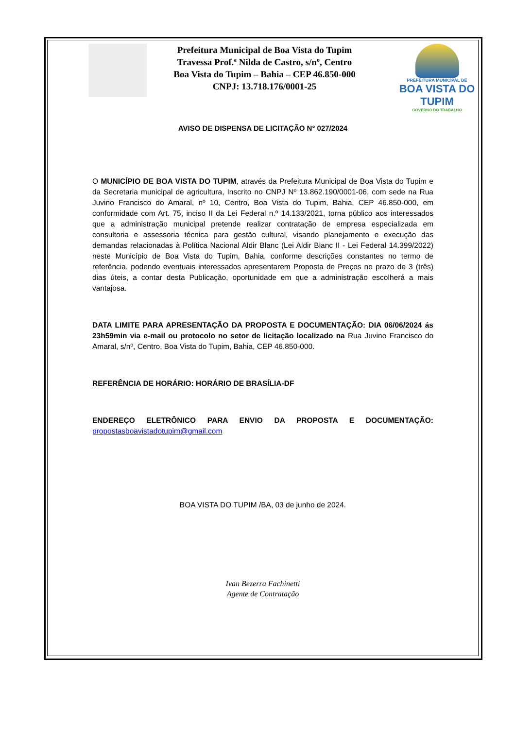Prefeitura Municipal de Boa Vista do Tupim
Travessa Prof.ª Nilda de Castro, s/nº, Centro
Boa Vista do Tupim – Bahia – CEP 46.850-000
CNPJ: 13.718.176/0001-25
PREFEITURA MUNICIPAL DE
BOA VISTA DO TUPIM
GOVERNO DO TRABALHO
AVISO DE DISPENSA DE LICITAÇÃO N° 027/2024
O MUNICÍPIO DE BOA VISTA DO TUPIM, através da Prefeitura Municipal de Boa Vista do Tupim e da Secretaria municipal de agricultura, Inscrito no CNPJ Nº 13.862.190/0001-06, com sede na Rua Juvino Francisco do Amaral, nº 10, Centro, Boa Vista do Tupim, Bahia, CEP 46.850-000, em conformidade com Art. 75, inciso II da Lei Federal n.º 14.133/2021, torna público aos interessados que a administração municipal pretende realizar contratação de empresa especializada em consultoria e assessoria técnica para gestão cultural, visando planejamento e execução das demandas relacionadas à Política Nacional Aldir Blanc (Lei Aldir Blanc II - Lei Federal 14.399/2022) neste Município de Boa Vista do Tupim, Bahia, conforme descrições constantes no termo de referência, podendo eventuais interessados apresentarem Proposta de Preços no prazo de 3 (três) dias úteis, a contar desta Publicação, oportunidade em que a administração escolherá a mais vantajosa.
DATA LIMITE PARA APRESENTAÇÃO DA PROPOSTA E DOCUMENTAÇÃO: DIA 06/06/2024 ás 23h59min via e-mail ou protocolo no setor de licitação localizado na Rua Juvino Francisco do Amaral, s/nº, Centro, Boa Vista do Tupim, Bahia, CEP 46.850-000.
REFERÊNCIA DE HORÁRIO: HORÁRIO DE BRASÍLIA-DF
ENDEREÇO ELETRÔNICO PARA ENVIO DA PROPOSTA E DOCUMENTAÇÃO:
propostasboavistadotupim@gmail.com
BOA VISTA DO TUPIM /BA, 03 de junho de 2024.
Ivan Bezerra Fachinetti
Agente de Contratação